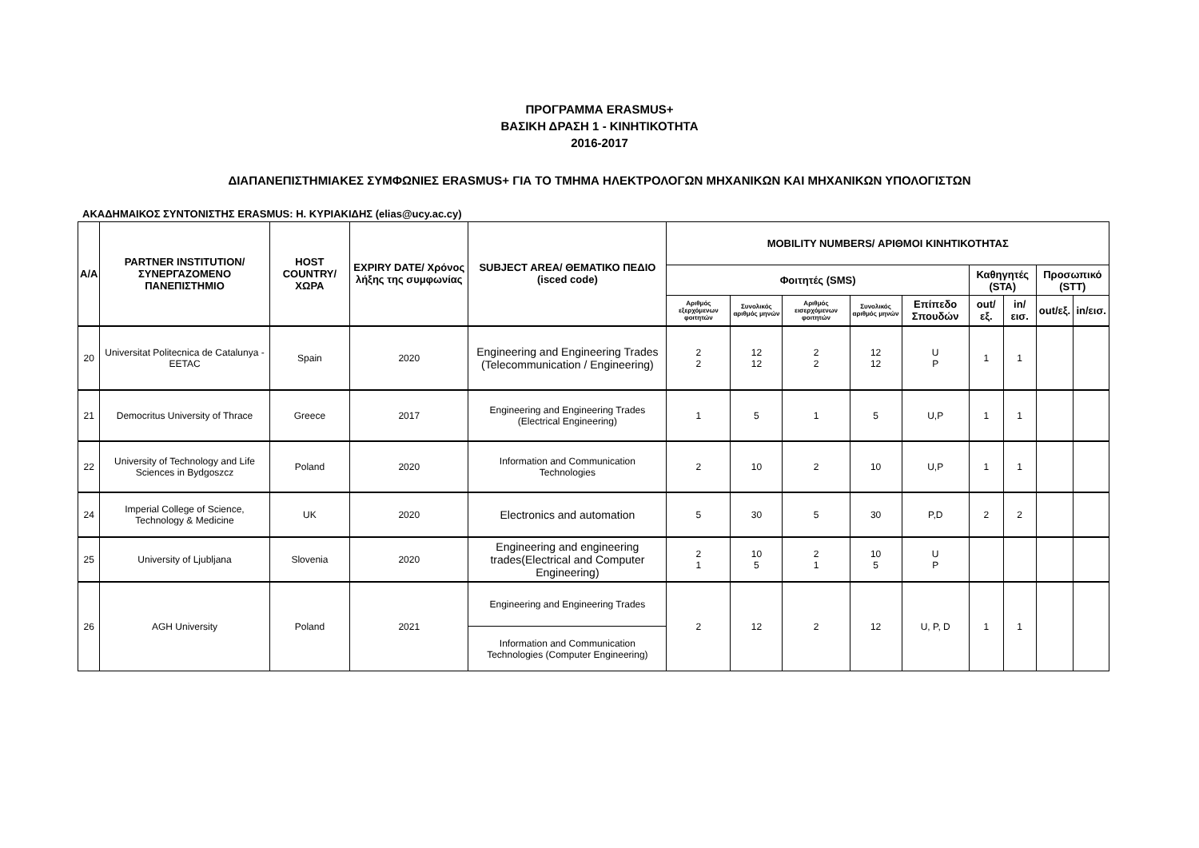ΠΡΟΓΡΑΜΜΑ ERASMUS+
ΒΑΣΙΚΗ ΔΡΑΣΗ 1 - ΚΙΝΗΤΙΚΟΤΗΤΑ
2016-2017
ΔΙΑΠΑΝΕΠΙΣΤΗΜΙΑΚΕΣ ΣΥΜΦΩΝΙΕΣ ERASMUS+ ΓΙΑ ΤΟ ΤΜΗΜΑ ΗΛΕΚΤΡΟΛΟΓΩΝ ΜΗΧΑΝΙΚΩΝ ΚΑΙ ΜΗΧΑΝΙΚΩΝ ΥΠΟΛΟΓΙΣΤΩΝ
ΑΚΑΔΗΜΑΙΚΟΣ ΣΥΝΤΟΝΙΣΤΗΣ ERASMUS: Η. ΚΥΡΙΑΚΙΔΗΣ (elias@ucy.ac.cy)
| A/A | PARTNER INSTITUTION/ ΣΥΝΕΡΓΑΖΟΜΕΝΟ ΠΑΝΕΠΙΣΤΗΜΙΟ | HOST COUNTRY/ ΧΩΡΑ | EXPIRY DATE/ Χρόνος λήξης της συμφωνίας | SUBJECT AREA/ ΘΕΜΑΤΙΚΟ ΠΕΔΙΟ (isced code) | MOBILITY NUMBERS/ ΑΡΙΘΜΟΙ ΚΙΝΗΤΙΚΟΤΗΤΑΣ | | | | | | | | |
| --- | --- | --- | --- | --- | --- | --- | --- | --- | --- | --- | --- | --- | --- |
| | | | | | Φοιτητές (SMS) | | | | | Καθηγητές (STA) | | Προσωπικό (STT) | |
| | | | | | Αριθμός εξερχόμενων φοιτητών | Συνολικός αριθμός μηνών | Αριθμός εισερχόμενων φοιτητών | Συνολικός αριθμός μηνών | Επίπεδο Σπουδών | out/εξ. | in/εισ. | out/εξ. | in/εισ. |
| 20 | Universitat Politecnica de Catalunya - EETAC | Spain | 2020 | Engineering and Engineering Trades (Telecommunication / Engineering) | 2 2 | 12 12 | 2 2 | 12 12 | U P | 1 | 1 | | |
| 21 | Democritus University of Thrace | Greece | 2017 | Engineering and Engineering Trades (Electrical Engineering) | 1 | 5 | 1 | 5 | U,P | 1 | 1 | | |
| 22 | University of Technology and Life Sciences in Bydgoszcz | Poland | 2020 | Information and Communication Technologies | 2 | 10 | 2 | 10 | U,P | 1 | 1 | | |
| 24 | Imperial College of Science, Technology & Medicine | UK | 2020 | Electronics and automation | 5 | 30 | 5 | 30 | P,D | 2 | 2 | | |
| 25 | University of Ljubljana | Slovenia | 2020 | Engineering and engineering trades(Electrical and Computer Engineering) | 2 1 | 10 5 | 2 1 | 10 5 | U P | | | | |
| 26 | AGH University | Poland | 2021 | Engineering and Engineering Trades | 2 | 12 | 2 | 12 | U, P, D | 1 | 1 | | |
| | | | | Information and Communication Technologies (Computer Engineering) | | | | | | | | | |